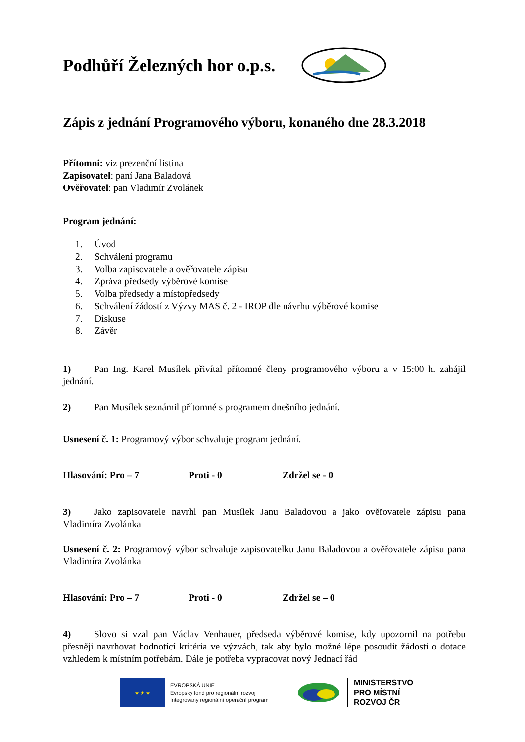Podhůří Železných hor o.p.s.
Zápis z jednání Programového výboru, konaného dne 28.3.2018
Přítomni: viz prezenční listina
Zapisovatel: paní Jana Baladová
Ověřovatel: pan Vladimír Zvolánek
Program jednání:
1. Úvod
2. Schválení programu
3. Volba zapisovatele a ověřovatele zápisu
4. Zpráva předsedy výběrové komise
5. Volba předsedy a místopředsedy
6. Schválení žádostí z Výzvy MAS č. 2 - IROP dle návrhu výběrové komise
7. Diskuse
8. Závěr
1) Pan Ing. Karel Musílek přivítal přítomné členy programového výboru a v 15:00 h. zahájil jednání.
2) Pan Musílek seznámil přítomné s programem dnešního jednání.
Usnesení č. 1: Programový výbor schvaluje program jednání.
Hlasování: Pro – 7 Proti - 0 Zdržel se - 0
3) Jako zapisovatele navrhl pan Musílek Janu Baladovou a jako ověřovatele zápisu pana Vladimíra Zvolánka
Usnesení č. 2: Programový výbor schvaluje zapisovatelku Janu Baladovou a ověřovatele zápisu pana Vladimíra Zvolánka
Hlasování: Pro – 7 Proti - 0 Zdržel se – 0
4) Slovo si vzal pan Václav Venhauer, předseda výběrové komise, kdy upozornil na potřebu přesněji navrhovat hodnotící kritéria ve výzvách, tak aby bylo možné lépe posoudit žádosti o dotace vzhledem k místním potřebám. Dále je potřeba vypracovat nový Jednací řád
★ ★ ★
EVROPSKÁ UNIE
Evropský fond pro regionální rozvoj
Integrovaný regionální operační program
MINISTERSTVO
PRO MÍSTNÍ
ROZVOJ ČR